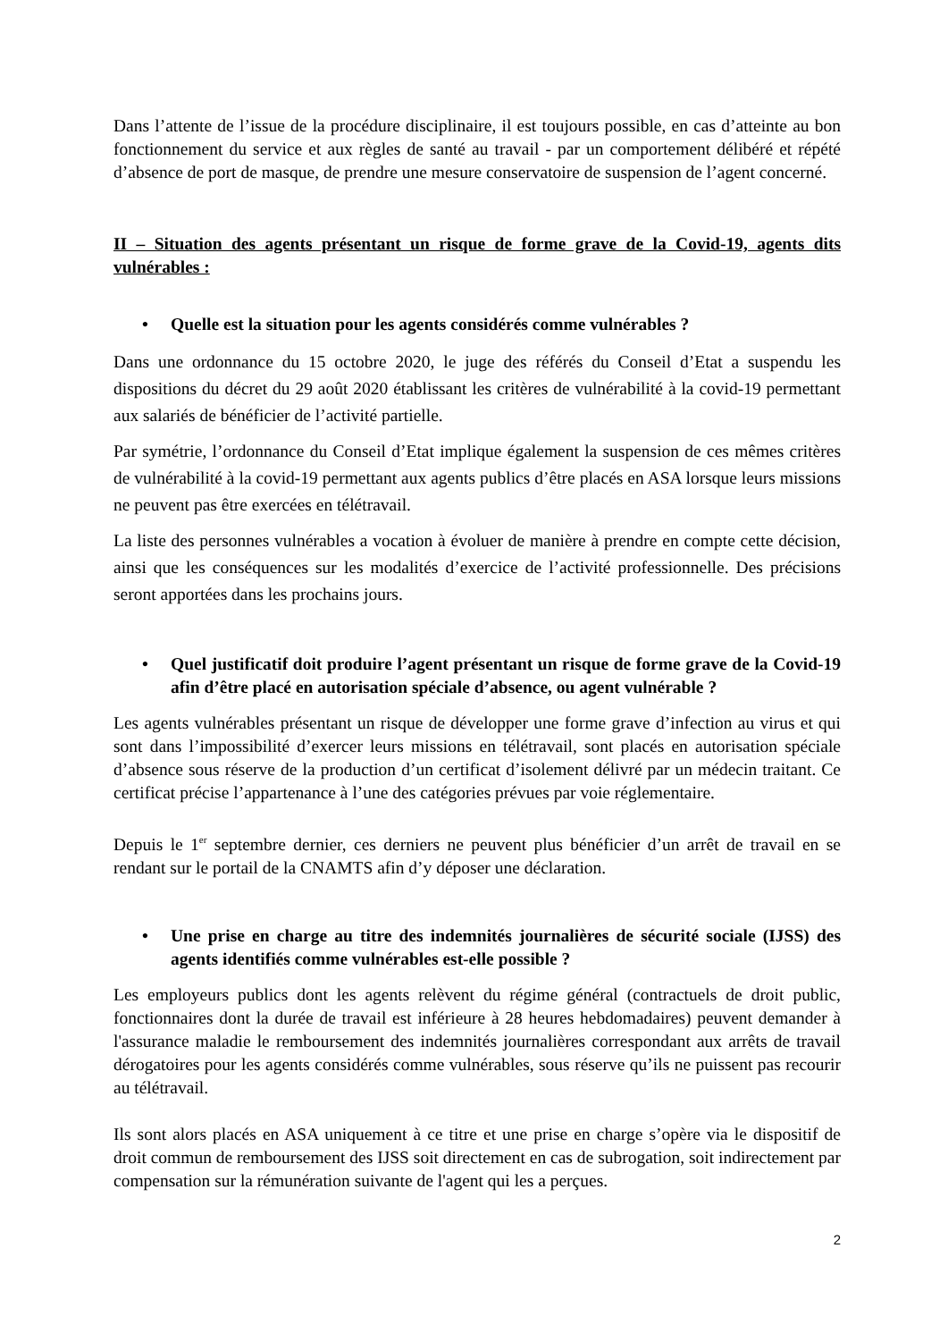Dans l’attente de l’issue de la procédure disciplinaire, il est toujours possible, en cas d’atteinte au bon fonctionnement du service et aux règles de santé au travail - par un comportement délibéré et répété d’absence de port de masque, de prendre une mesure conservatoire de suspension de l’agent concerné.
II – Situation des agents présentant un risque de forme grave de la Covid-19, agents dits vulnérables :
• Quelle est la situation pour les agents considérés comme vulnérables ?
Dans une ordonnance du 15 octobre 2020, le juge des référés du Conseil d’Etat a suspendu les dispositions du décret du 29 août 2020 établissant les critères de vulnérabilité à la covid-19 permettant aux salariés de bénéficier de l’activité partielle.
Par symétrie, l’ordonnance du Conseil d’Etat implique également la suspension de ces mêmes critères de vulnérabilité à la covid-19 permettant aux agents publics d’être placés en ASA lorsque leurs missions ne peuvent pas être exercées en télétravail.
La liste des personnes vulnérables a vocation à évoluer de manière à prendre en compte cette décision, ainsi que les conséquences sur les modalités d’exercice de l’activité professionnelle. Des précisions seront apportées dans les prochains jours.
• Quel justificatif doit produire l’agent présentant un risque de forme grave de la Covid-19 afin d’être placé en autorisation spéciale d’absence, ou agent vulnérable ?
Les agents vulnérables présentant un risque de développer une forme grave d’infection au virus et qui sont dans l’impossibilité d’exercer leurs missions en télétravail, sont placés en autorisation spéciale d’absence sous réserve de la production d’un certificat d’isolement délivré par un médecin traitant. Ce certificat précise l’appartenance à l’une des catégories prévues par voie réglementaire.
Depuis le 1<sup>er</sup> septembre dernier, ces derniers ne peuvent plus bénéficier d’un arrêt de travail en se rendant sur le portail de la CNAMTS afin d’y déposer une déclaration.
• Une prise en charge au titre des indemnités journalières de sécurité sociale (IJSS) des agents identifiés comme vulnérables est-elle possible ?
Les employeurs publics dont les agents relèvent du régime général (contractuels de droit public, fonctionnaires dont la durée de travail est inférieure à 28 heures hebdomadaires) peuvent demander à l'assurance maladie le remboursement des indemnités journalières correspondant aux arrêts de travail dérogatoires pour les agents considérés comme vulnérables, sous réserve qu’ils ne puissent pas recourir au télétravail.
Ils sont alors placés en ASA uniquement à ce titre et une prise en charge s’opère via le dispositif de droit commun de remboursement des IJSS soit directement en cas de subrogation, soit indirectement par compensation sur la rémunération suivante de l'agent qui les a perçues.
2